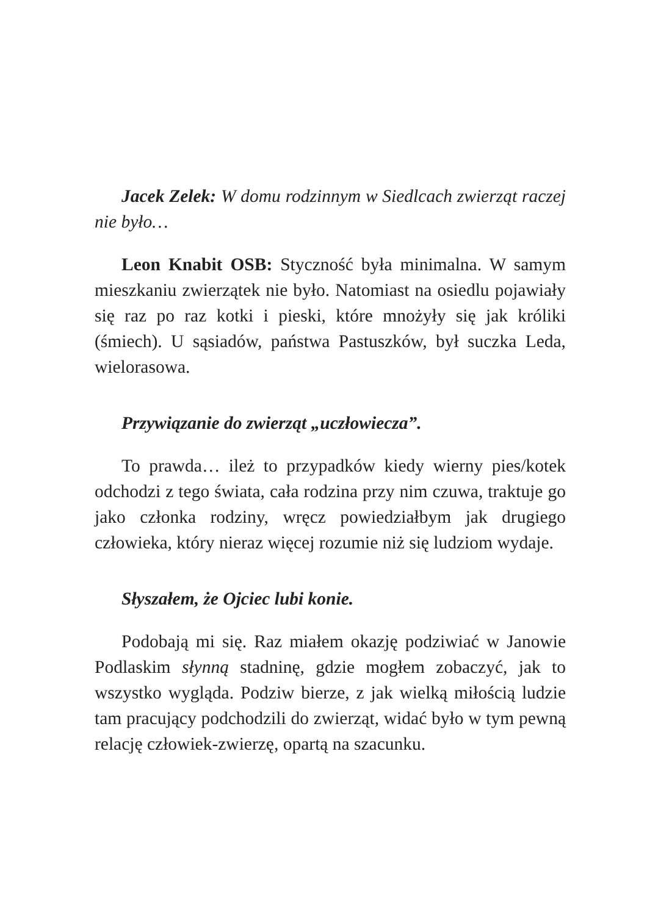Jacek Zelek: W domu rodzinnym w Siedlcach zwierząt raczej nie było…
Leon Knabit OSB: Styczność była minimalna. W samym mieszkaniu zwierzątek nie było. Natomiast na osiedlu pojawiały się raz po raz kotki i pieski, które mnożyły się jak króliki (śmiech). U sąsiadów, państwa Pastuszków, był suczka Leda, wielorasowa.
Przywiązanie do zwierząt „uczłowiecza”.
To prawda… ileż to przypadków kiedy wierny pies/kotek odchodzi z tego świata, cała rodzina przy nim czuwa, traktuje go jako członka rodziny, wręcz powiedziałbym jak drugiego człowieka, który nieraz więcej rozumie niż się ludziom wydaje.
Słyszałem, że Ojciec lubi konie.
Podobają mi się. Raz miałem okazję podziwiać w Janowie Podlaskim słynną stadninę, gdzie mogłem zobaczyć, jak to wszystko wygląda. Podziw bierze, z jak wielką miłością ludzie tam pracujący podchodzili do zwierząt, widać było w tym pewną relację człowiek-zwierzę, opartą na szacunku.